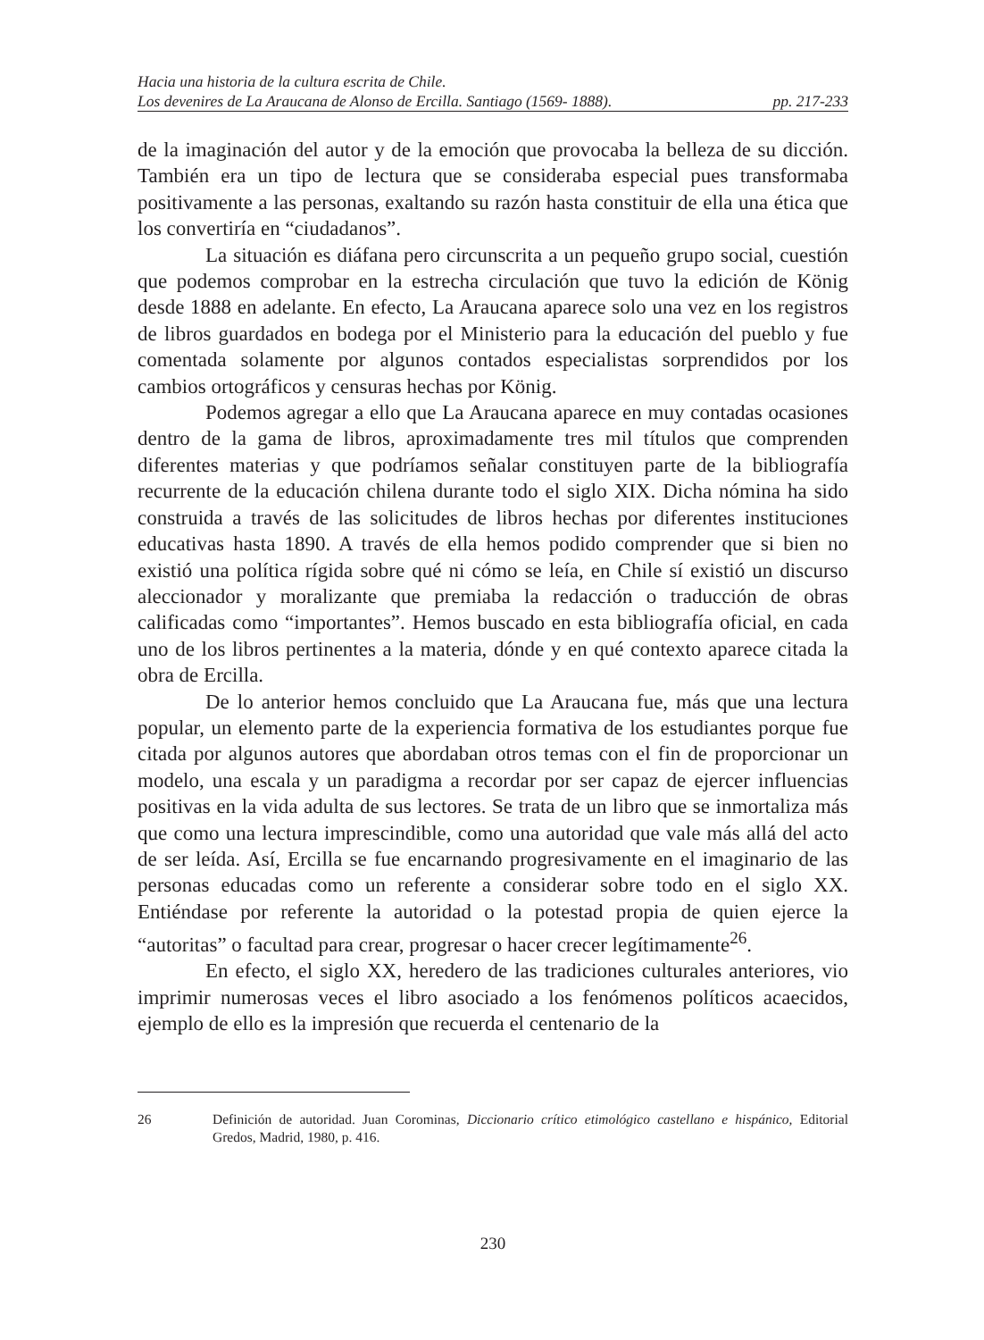Hacia una historia de la cultura escrita de Chile.
Los devenires de La Araucana de Alonso de Ercilla. Santiago (1569- 1888). pp. 217-233
de la imaginación del autor y de la emoción que provocaba la belleza de su dicción. También era un tipo de lectura que se consideraba especial pues transformaba positivamente a las personas, exaltando su razón hasta constituir de ella una ética que los convertiría en “ciudadanos”.
La situación es diáfana pero circunscrita a un pequeño grupo social, cuestión que podemos comprobar en la estrecha circulación que tuvo la edición de König desde 1888 en adelante. En efecto, La Araucana aparece solo una vez en los registros de libros guardados en bodega por el Ministerio para la educación del pueblo y fue comentada solamente por algunos contados especialistas sorprendidos por los cambios ortográficos y censuras hechas por König.
Podemos agregar a ello que La Araucana aparece en muy contadas ocasiones dentro de la gama de libros, aproximadamente tres mil títulos que comprenden diferentes materias y que podríamos señalar constituyen parte de la bibliografía recurrente de la educación chilena durante todo el siglo XIX. Dicha nómina ha sido construida a través de las solicitudes de libros hechas por diferentes instituciones educativas hasta 1890. A través de ella hemos podido comprender que si bien no existió una política rígida sobre qué ni cómo se leía, en Chile sí existió un discurso aleccionador y moralizante que premiaba la redacción o traducción de obras calificadas como “importantes”. Hemos buscado en esta bibliografía oficial, en cada uno de los libros pertinentes a la materia, dónde y en qué contexto aparece citada la obra de Ercilla.
De lo anterior hemos concluido que La Araucana fue, más que una lectura popular, un elemento parte de la experiencia formativa de los estudiantes porque fue citada por algunos autores que abordaban otros temas con el fin de proporcionar un modelo, una escala y un paradigma a recordar por ser capaz de ejercer influencias positivas en la vida adulta de sus lectores. Se trata de un libro que se inmortaliza más que como una lectura imprescindible, como una autoridad que vale más allá del acto de ser leída. Así, Ercilla se fue encarnando progresivamente en el imaginario de las personas educadas como un referente a considerar sobre todo en el siglo XX. Entiéndase por referente la autoridad o la potestad propia de quien ejerce la “autoritas” o facultad para crear, progresar o hacer crecer legítimamente<sup>26</sup>.
En efecto, el siglo XX, heredero de las tradiciones culturales anteriores, vio imprimir numerosas veces el libro asociado a los fenómenos políticos acaecidos, ejemplo de ello es la impresión que recuerda el centenario de la
26 Definición de autoridad. Juan Corominas, Diccionario crítico etimológico castellano e hispánico, Editorial Gredos, Madrid, 1980, p. 416.
230